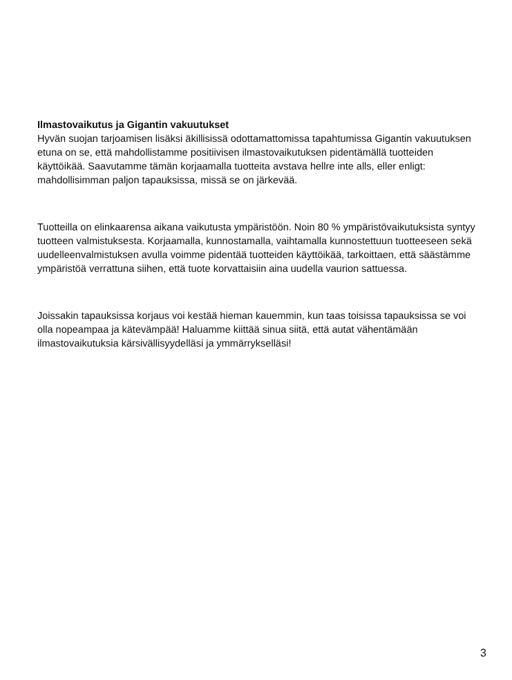Ilmastovaikutus ja Gigantin vakuutukset
Hyvän suojan tarjoamisen lisäksi äkillisissä odottamattomissa tapahtumissa Gigantin vakuutuksen etuna on se, että mahdollistamme positiivisen ilmastovaikutuksen pidentämällä tuotteiden käyttöikää. Saavutamme tämän korjaamalla tuotteita avstava hellre inte alls, eller enligt: mahdollisimman paljon tapauksissa, missä se on järkevää.
Tuotteilla on elinkaarensa aikana vaikutusta ympäristöön. Noin 80 % ympäristövaikutuksista syntyy tuotteen valmistuksesta. Korjaamalla, kunnostamalla, vaihtamalla kunnostettuun tuotteeseen sekä uudelleenvalmistuksen avulla voimme pidentää tuotteiden käyttöikää, tarkoittaen, että säästämme ympäristöä verrattuna siihen, että tuote korvattaisiin aina uudella vaurion sattuessa.
Joissakin tapauksissa korjaus voi kestää hieman kauemmin, kun taas toisissa tapauksissa se voi olla nopeampaa ja kätevämpää! Haluamme kiittää sinua siitä, että autat vähentämään ilmastovaikutuksia kärsivällisyydelläsi ja ymmärrykselläsi!
3